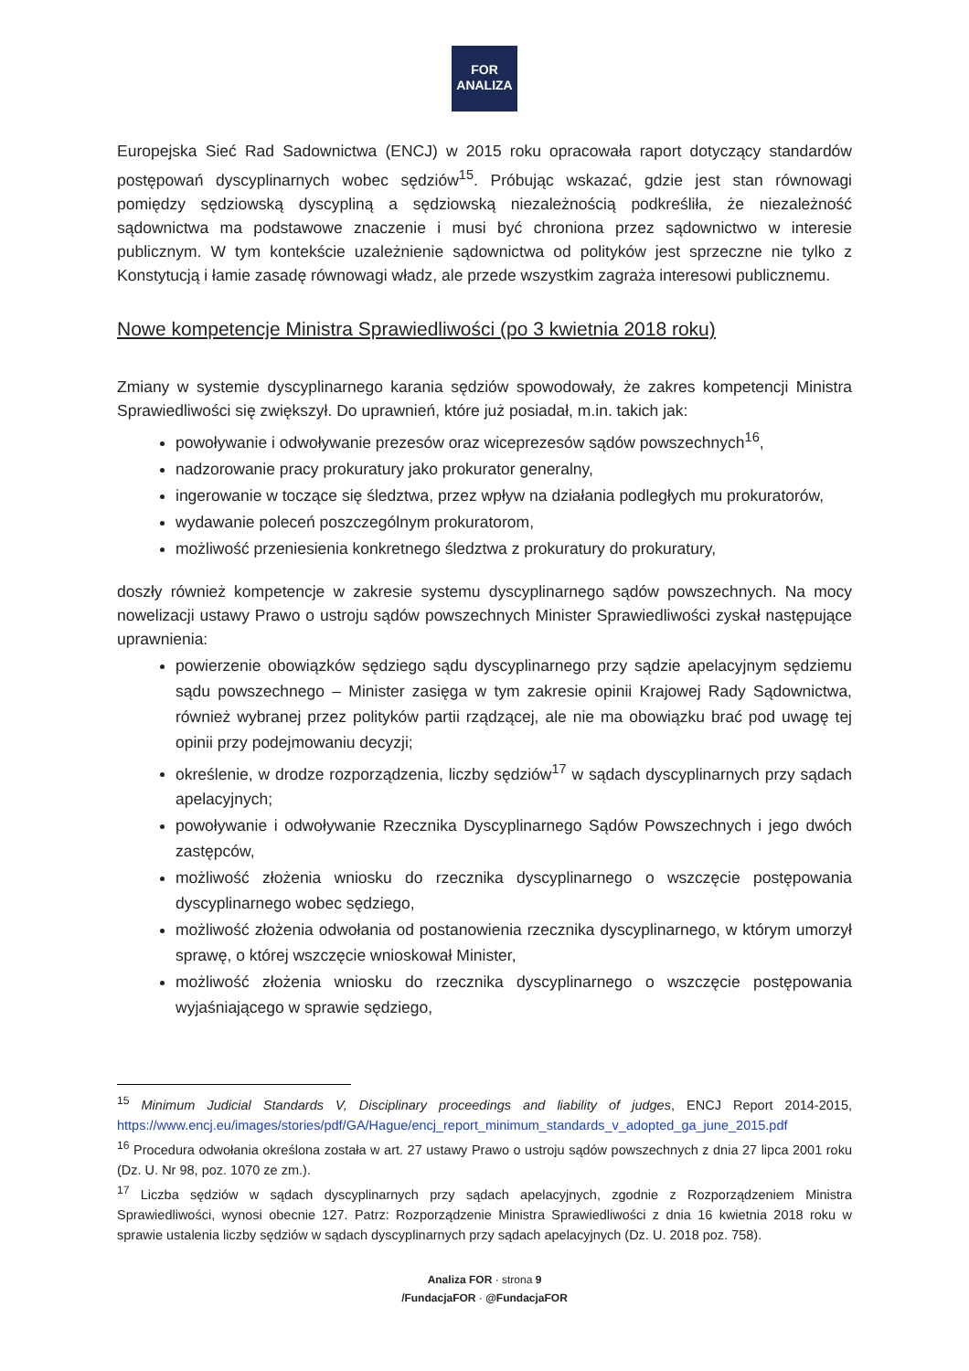FOR
ANALIZA
Europejska Sieć Rad Sadownictwa (ENCJ) w 2015 roku opracowała raport dotyczący standardów postępowań dyscyplinarnych wobec sędziów<sup>15</sup>. Próbując wskazać, gdzie jest stan równowagi pomiędzy sędziowską dyscypliną a sędziowską niezależnością podkreśliła, że niezależność sądownictwa ma podstawowe znaczenie i musi być chroniona przez sądownictwo w interesie publicznym. W tym kontekście uzależnienie sądownictwa od polityków jest sprzeczne nie tylko z Konstytucją i łamie zasadę równowagi władz, ale przede wszystkim zagraża interesowi publicznemu.
Nowe kompetencje Ministra Sprawiedliwości (po 3 kwietnia 2018 roku)
Zmiany w systemie dyscyplinarnego karania sędziów spowodowały, że zakres kompetencji Ministra Sprawiedliwości się zwiększył. Do uprawnień, które już posiadał, m.in. takich jak:
powoływanie i odwoływanie prezesów oraz wiceprezesów sądów powszechnych<sup>16</sup>,
nadzorowanie pracy prokuratury jako prokurator generalny,
ingerowanie w toczące się śledztwa, przez wpływ na działania podległych mu prokuratorów,
wydawanie poleceń poszczególnym prokuratorom,
możliwość przeniesienia konkretnego śledztwa z prokuratury do prokuratury,
doszły również kompetencje w zakresie systemu dyscyplinarnego sądów powszechnych. Na mocy nowelizacji ustawy Prawo o ustroju sądów powszechnych Minister Sprawiedliwości zyskał następujące uprawnienia:
powierzenie obowiązków sędziego sądu dyscyplinarnego przy sądzie apelacyjnym sędziemu sądu powszechnego – Minister zasięga w tym zakresie opinii Krajowej Rady Sądownictwa, również wybranej przez polityków partii rządzącej, ale nie ma obowiązku brać pod uwagę tej opinii przy podejmowaniu decyzji;
określenie, w drodze rozporządzenia, liczby sędziów<sup>17</sup> w sądach dyscyplinarnych przy sądach apelacyjnych;
powoływanie i odwoływanie Rzecznika Dyscyplinarnego Sądów Powszechnych i jego dwóch zastępców,
możliwość złożenia wniosku do rzecznika dyscyplinarnego o wszczęcie postępowania dyscyplinarnego wobec sędziego,
możliwość złożenia odwołania od postanowienia rzecznika dyscyplinarnego, w którym umorzył sprawę, o której wszczęcie wnioskował Minister,
możliwość złożenia wniosku do rzecznika dyscyplinarnego o wszczęcie postępowania wyjaśniającego w sprawie sędziego,
<sup>15</sup> Minimum Judicial Standards V, Disciplinary proceedings and liability of judges, ENCJ Report 2014-2015, https://www.encj.eu/images/stories/pdf/GA/Hague/encj_report_minimum_standards_v_adopted_ga_june_2015.pdf
<sup>16</sup> Procedura odwołania określona została w art. 27 ustawy Prawo o ustroju sądów powszechnych z dnia 27 lipca 2001 roku (Dz. U. Nr 98, poz. 1070 ze zm.).
<sup>17</sup> Liczba sędziów w sądach dyscyplinarnych przy sądach apelacyjnych, zgodnie z Rozporządzeniem Ministra Sprawiedliwości, wynosi obecnie 127. Patrz: Rozporządzenie Ministra Sprawiedliwości z dnia 16 kwietnia 2018 roku w sprawie ustalenia liczby sędziów w sądach dyscyplinarnych przy sądach apelacyjnych (Dz. U. 2018 poz. 758).
Analiza FOR · strona 9
/FundacjaFOR · @FundacjaFOR